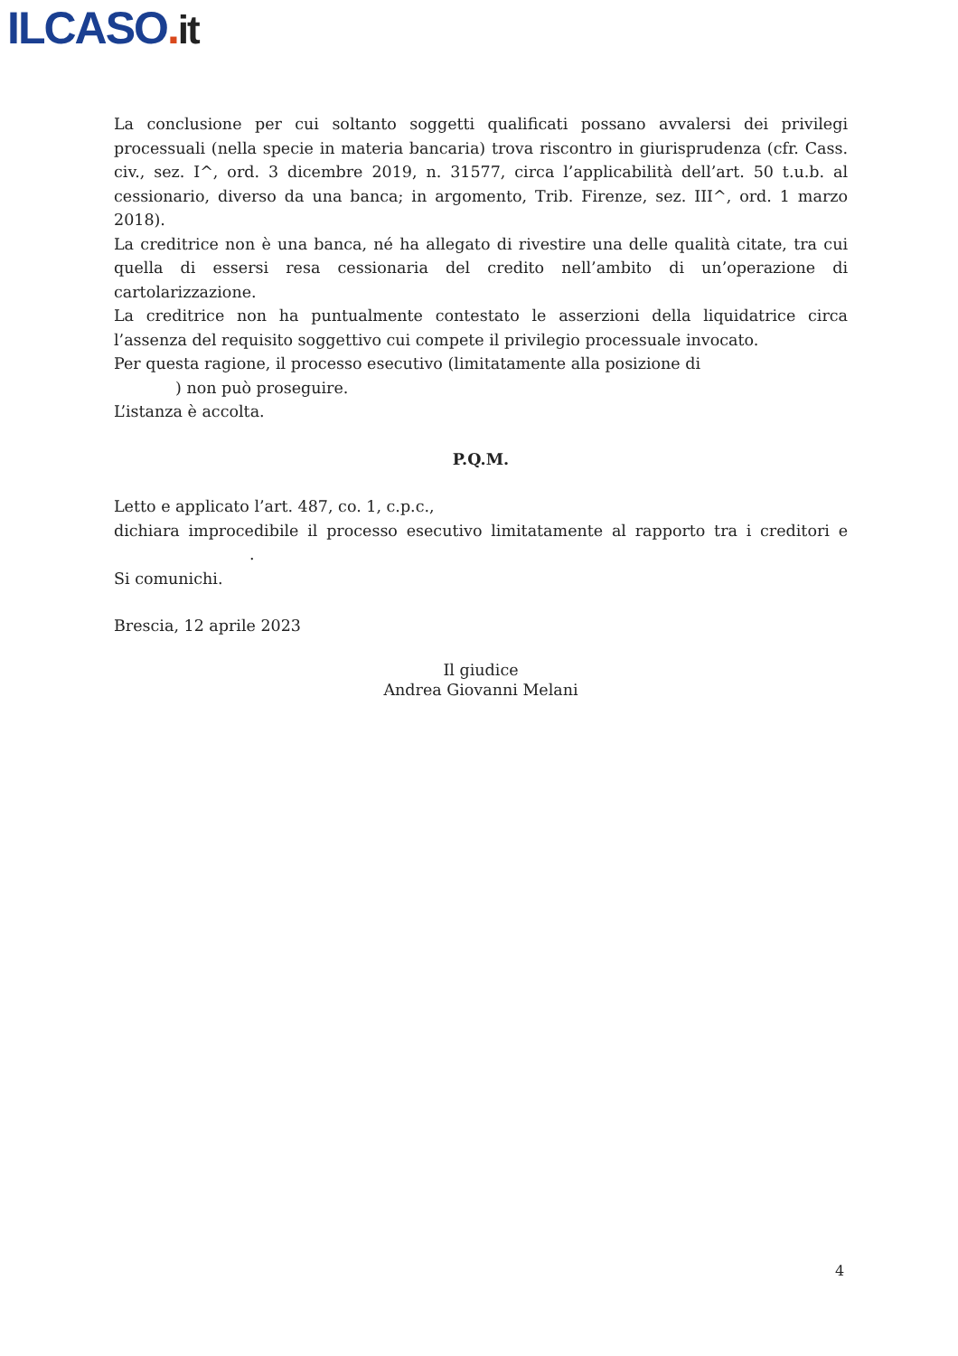ILCASO. it
La conclusione per cui soltanto soggetti qualificati possano avvalersi dei privilegi processuali (nella specie in materia bancaria) trova riscontro in giurisprudenza (cfr. Cass. civ., sez. I^, ord. 3 dicembre 2019, n. 31577, circa l’applicabilità dell’art. 50 t.u.b. al cessionario, diverso da una banca; in argomento, Trib. Firenze, sez. III^, ord. 1 marzo 2018).
La creditrice non è una banca, né ha allegato di rivestire una delle qualità citate, tra cui quella di essersi resa cessionaria del credito nell’ambito di un’operazione di cartolarizzazione.
La creditrice non ha puntualmente contestato le asserzioni della liquidatrice circa l’assenza del requisito soggettivo cui compete il privilegio processuale invocato.
Per questa ragione, il processo esecutivo (limitatamente alla posizione di
) non può proseguire.
L’istanza è accolta.
P.Q.M.
Letto e applicato l’art. 487, co. 1, c.p.c.,
dichiara improcedibile il processo esecutivo limitatamente al rapporto tra i creditori e .
Si comunichi.
Brescia, 12 aprile 2023
Il giudice
Andrea Giovanni Melani
4